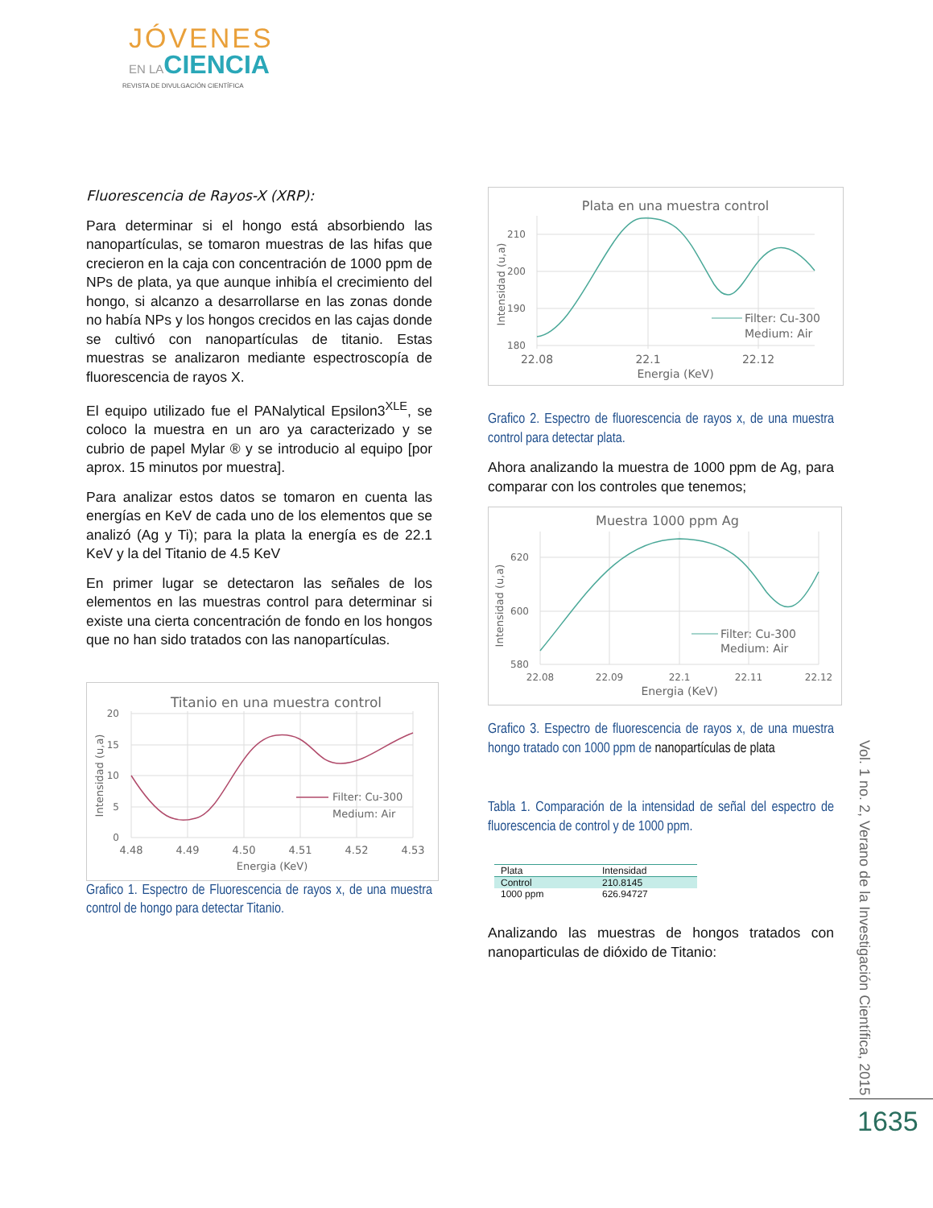JÓVENES
EN LACIENCIA
REVISTA DE DIVULGACIÓN CIENTÍFICA
Fluorescencia de Rayos-X (XRP):
Para determinar si el hongo está absorbiendo las nanopartículas, se tomaron muestras de las hifas que crecieron en la caja con concentración de 1000 ppm de NPs de plata, ya que aunque inhibía el crecimiento del hongo, si alcanzo a desarrollarse en las zonas donde no había NPs y los hongos crecidos en las cajas donde se cultivó con nanopartículas de titanio. Estas muestras se analizaron mediante espectroscopía de fluorescencia de rayos X.
El equipo utilizado fue el PANalytical Epsilon3<sup>XLE</sup>, se coloco la muestra en un aro ya caracterizado y se cubrio de papel Mylar ® y se introducio al equipo [por aprox. 15 minutos por muestra].
Para analizar estos datos se tomaron en cuenta las energías en KeV de cada uno de los elementos que se analizó (Ag y Ti); para la plata la energía es de 22.1 KeV y la del Titanio de 4.5 KeV
En primer lugar se detectaron las señales de los elementos en las muestras control para determinar si existe una cierta concentración de fondo en los hongos que no han sido tratados con las nanopartículas.
Titanio en una muestra control
20
15
10
5
0
4.48
4.49
4.50
4.51
4.52
4.53
Energia (KeV)
Intensidad (u,a)
Filter: Cu-300
Medium: Air
Grafico 1. Espectro de Fluorescencia de rayos x, de una muestra control de hongo para detectar Titanio.
Plata en una muestra control
210
200
190
180
22.08
22.1
22.12
Energia (KeV)
Intensidad (u,a)
Filter: Cu-300
Medium: Air
Grafico 2. Espectro de fluorescencia de rayos x, de una muestra control para detectar plata.
Ahora analizando la muestra de 1000 ppm de Ag, para comparar con los controles que tenemos;
Muestra 1000 ppm Ag
620
600
580
22.08
22.09
22.1
22.11
22.12
Energia (KeV)
Intensidad (u,a)
Filter: Cu-300
Medium: Air
Grafico 3. Espectro de fluorescencia de rayos x, de una muestra hongo tratado con 1000 ppm de nanopartículas de plata
Tabla 1. Comparación de la intensidad de señal del espectro de fluorescencia de control y de 1000 ppm.
| Plata | Intensidad |
| --- | --- |
| Control | 210.8145 |
| 1000 ppm | 626.94727 |
Analizando las muestras de hongos tratados con nanoparticulas de dióxido de Titanio:
Vol. 1 no. 2, Verano de la Investigación Científica, 2015
1635